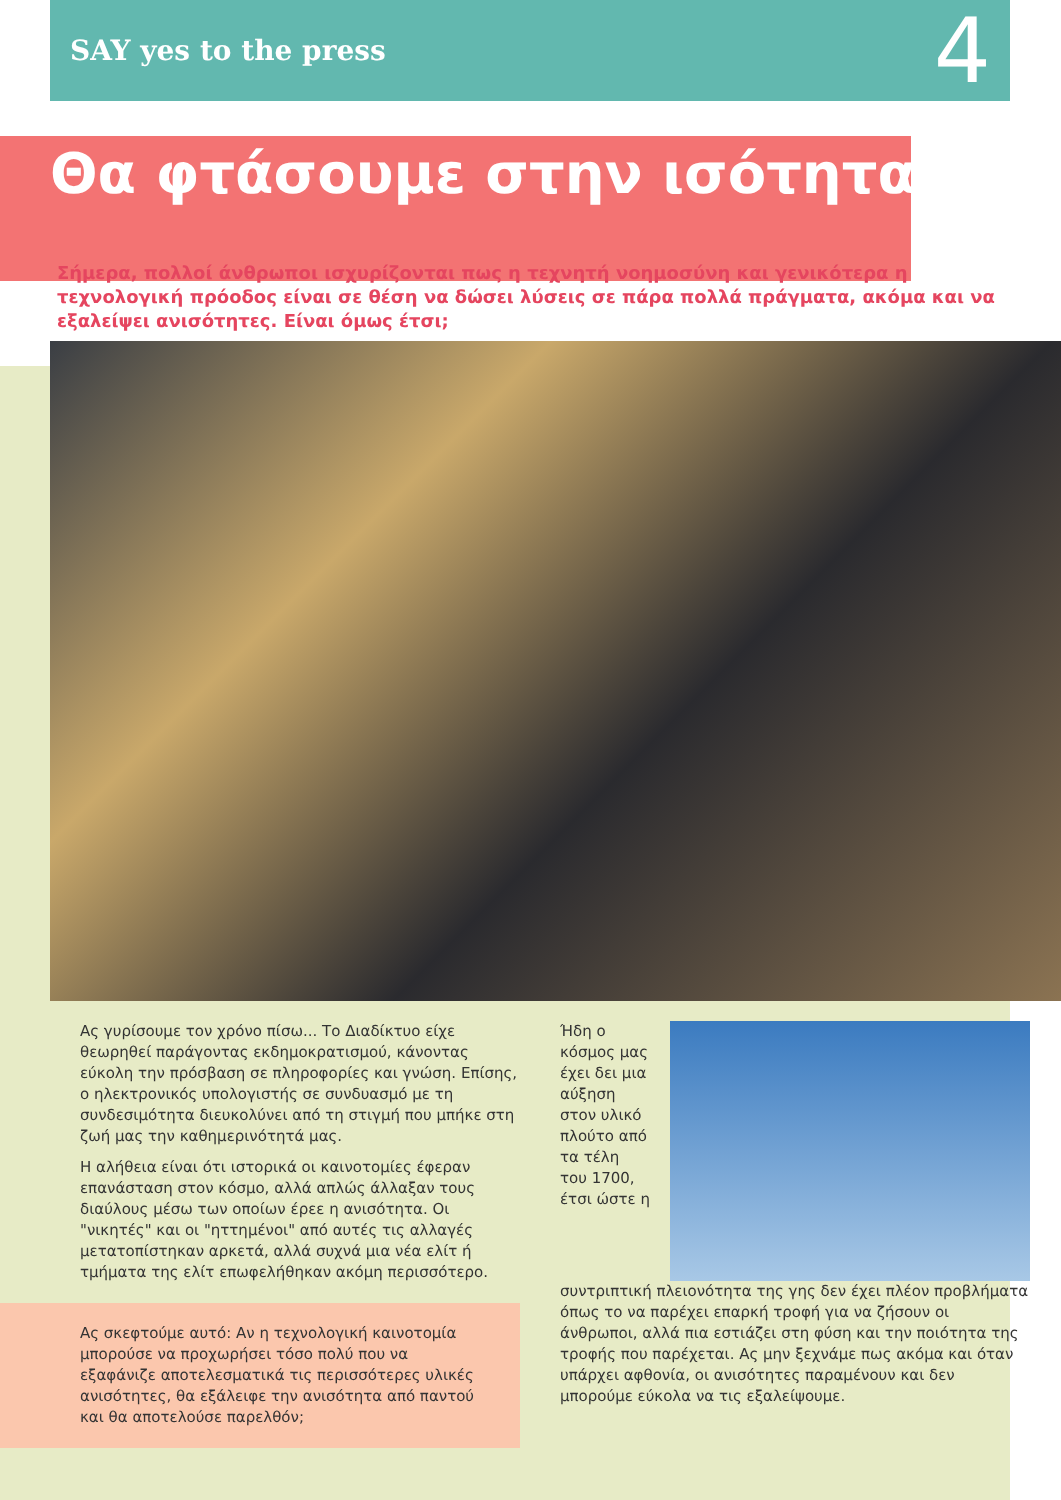SAY yes to the press
4
Θα φτάσουμε στην ισότητα;
Σήμερα, πολλοί άνθρωποι ισχυρίζονται πως η τεχνητή νοημοσύνη και γενικότερα η τεχνολογική πρόοδος είναι σε θέση να δώσει λύσεις σε πάρα πολλά πράγματα, ακόμα και να εξαλείψει ανισότητες. Είναι όμως έτσι;
Ας γυρίσουμε τον χρόνο πίσω... Το Διαδίκτυο είχε θεωρηθεί παράγοντας εκδημοκρατισμού, κάνοντας εύκολη την πρόσβαση σε πληροφορίες και γνώση. Επίσης, ο ηλεκτρονικός υπολογιστής σε συνδυασμό με τη συνδεσιμότητα διευκολύνει από τη στιγμή που μπήκε στη ζωή μας την καθημερινότητά μας.
Η αλήθεια είναι ότι ιστορικά οι καινοτομίες έφεραν επανάσταση στον κόσμο, αλλά απλώς άλλαξαν τους διαύλους μέσω των οποίων έρεε η ανισότητα. Οι "νικητές" και οι "ηττημένοι" από αυτές τις αλλαγές μετατοπίστηκαν αρκετά, αλλά συχνά μια νέα ελίτ ή τμήματα της ελίτ επωφελήθηκαν ακόμη περισσότερο.
Ας σκεφτούμε αυτό: Αν η τεχνολογική καινοτομία μπορούσε να προχωρήσει τόσο πολύ που να εξαφάνιζε αποτελεσματικά τις περισσότερες υλικές ανισότητες, θα εξάλειφε την ανισότητα από παντού και θα αποτελούσε παρελθόν;
Ήδη ο κόσμος μας έχει δει μια αύξηση στον υλικό πλούτο από τα τέλη του 1700, έτσι ώστε η συντριπτική πλειονότητα της γης δεν έχει πλέον προβλήματα όπως το να παρέχει επαρκή τροφή για να ζήσουν οι άνθρωποι, αλλά πια εστιάζει στη φύση και την ποιότητα της τροφής που παρέχεται. Ας μην ξεχνάμε πως ακόμα και όταν υπάρχει αφθονία, οι ανισότητες παραμένουν και δεν μπορούμε εύκολα να τις εξαλείψουμε.